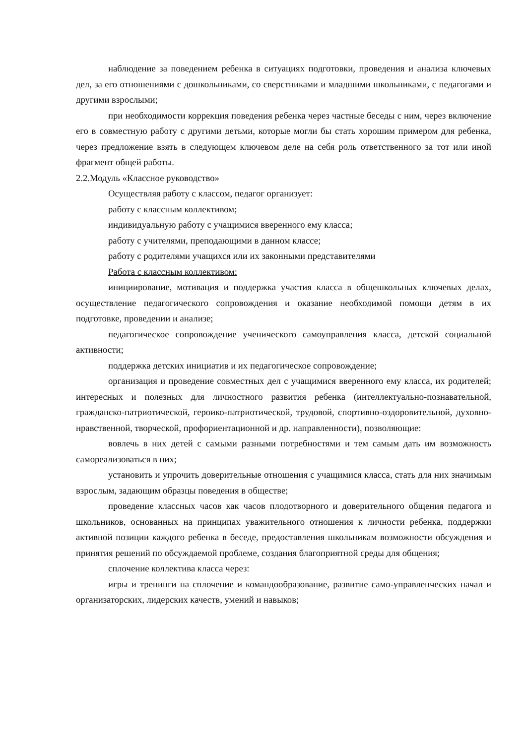наблюдение за поведением ребенка в ситуациях подготовки, проведения и анализа ключевых дел, за его отношениями с дошкольниками, со сверстниками и младшими школьниками, с педагогами и другими взрослыми;
при необходимости коррекция поведения ребенка через частные беседы с ним, через включение его в совместную работу с другими детьми, которые могли бы стать хорошим примером для ребенка, через предложение взять в следующем ключевом деле на себя роль ответственного за тот или иной фрагмент общей работы.
2.2.Модуль «Классное руководство»
Осуществляя работу с классом, педагог организует:
работу с классным коллективом;
индивидуальную работу с учащимися вверенного ему класса;
работу с учителями, преподающими в данном классе;
работу с родителями учащихся или их законными представителями
Работа с классным коллективом:
инициирование, мотивация и поддержка участия класса в общешкольных ключевых делах, осуществление педагогического сопровождения и оказание необходимой помощи детям в их подготовке, проведении и анализе;
педагогическое сопровождение ученического самоуправления класса, детской социальной активности;
поддержка детских инициатив и их педагогическое сопровождение;
организация и проведение совместных дел с учащимися вверенного ему класса, их родителей; интересных и полезных для личностного развития ребенка (интеллектуально-познавательной, гражданско-патриотической, героико-патриотической, трудовой, спортивно-оздоровительной, духовно-нравственной, творческой, профориентационной и др. направленности), позволяющие:
вовлечь в них детей с самыми разными потребностями и тем самым дать им возможность самореализоваться в них;
установить и упрочить доверительные отношения с учащимися класса, стать для них значимым взрослым, задающим образцы поведения в обществе;
проведение классных часов как часов плодотворного и доверительного общения педагога и школьников, основанных на принципах уважительного отношения к личности ребенка, поддержки активной позиции каждого ребенка в беседе, предоставления школьникам возможности обсуждения и принятия решений по обсуждаемой проблеме, создания благоприятной среды для общения;
сплочение коллектива класса через:
игры и тренинги на сплочение и командообразование, развитие само-управленческих начал и организаторских, лидерских качеств, умений и навыков;